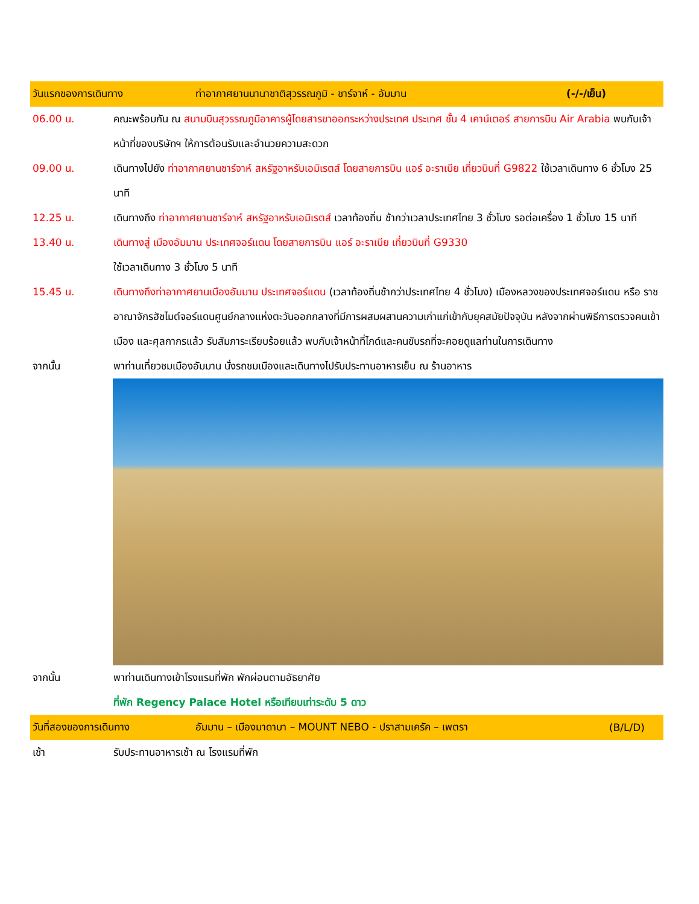วันแรกของการเดินทาง ท่าอากาศยานนานาชาติสุวรรณภูมิ - ชาร์จาห์ - อัมมาน (-/-/เย็น)
06.00 น. คณะพร้อมกัน ณ สนามบินสุวรรณภูมิอาคารผู้โดยสารขาออกระหว่างประเทศ ประเทศ ชั้น 4 เคาน์เตอร์ สายการบิน Air Arabia พบกับเจ้าหน้าที่ของบริษัทฯ ให้การต้อนรับและอำนวยความสะดวก
09.00 น. เดินทางไปยัง ท่าอากาศยานชาร์จาห์ สหรัฐอาหรับเอมิเรตส์ โดยสายการบิน แอร์ อะราเบีย เที่ยวบินที่ G9822 ใช้เวลาเดินทาง 6 ชั่วโมง 25 นาที
12.25 น. เดินทางถึง ท่าอากาศยานชาร์จาห์ สหรัฐอาหรับเอมิเรตส์ เวลาท้องถิ่น ช้ากว่าเวลาประเทศไทย 3 ชั่วโมง รอต่อเครื่อง 1 ชั่วโมง 15 นาที
13.40 น. เดินทางสู่ เมืองอัมมาน ประเทศจอร์แดน โดยสายการบิน แอร์ อะราเบีย เที่ยวบินที่ G9330
ใช้เวลาเดินทาง 3 ชั่วโมง 5 นาที
15.45 น. เดินทางถึงท่าอากาศยานเมืองอัมมาน ประเทศจอร์แดน (เวลาท้องถิ่นช้ากว่าประเทศไทย 4 ชั่วโมง) เมืองหลวงของประเทศจอร์แดน หรือ ราชอาณาจักรฮัชไมต์จอร์แดนศูนย์กลางแห่งตะวันออกกลางที่มีการผสมผสานความเก่าแก่เข้ากับยุคสมัยปัจจุบัน หลังจากผ่านพิธีการตรวจคนเข้าเมือง และศุลกากรแล้ว รับสัมภาระเรียบร้อยแล้ว พบกับเจ้าหน้าที่ไกด์และคนขับรถที่จะคอยดูแลท่านในการเดินทาง
จากนั้น พาท่านเที่ยวชมเมืองอัมมาน นั่งรถชมเมืองและเดินทางไปรับประทานอาหารเย็น ณ ร้านอาหาร
จากนั้น พาท่านเดินทางเข้าโรงแรมที่พัก พักผ่อนตามอัธยาศัย
ที่พัก Regency Palace Hotel หรือเทียบเท่าระดับ 5 ดาว
วันที่สองของการเดินทาง อัมมาน – เมืองมาดาบา – MOUNT NEBO - ปราสามเครัค – เพตรา (B/L/D)
เช้า รับประทานอาหารเช้า ณ โรงแรมที่พัก